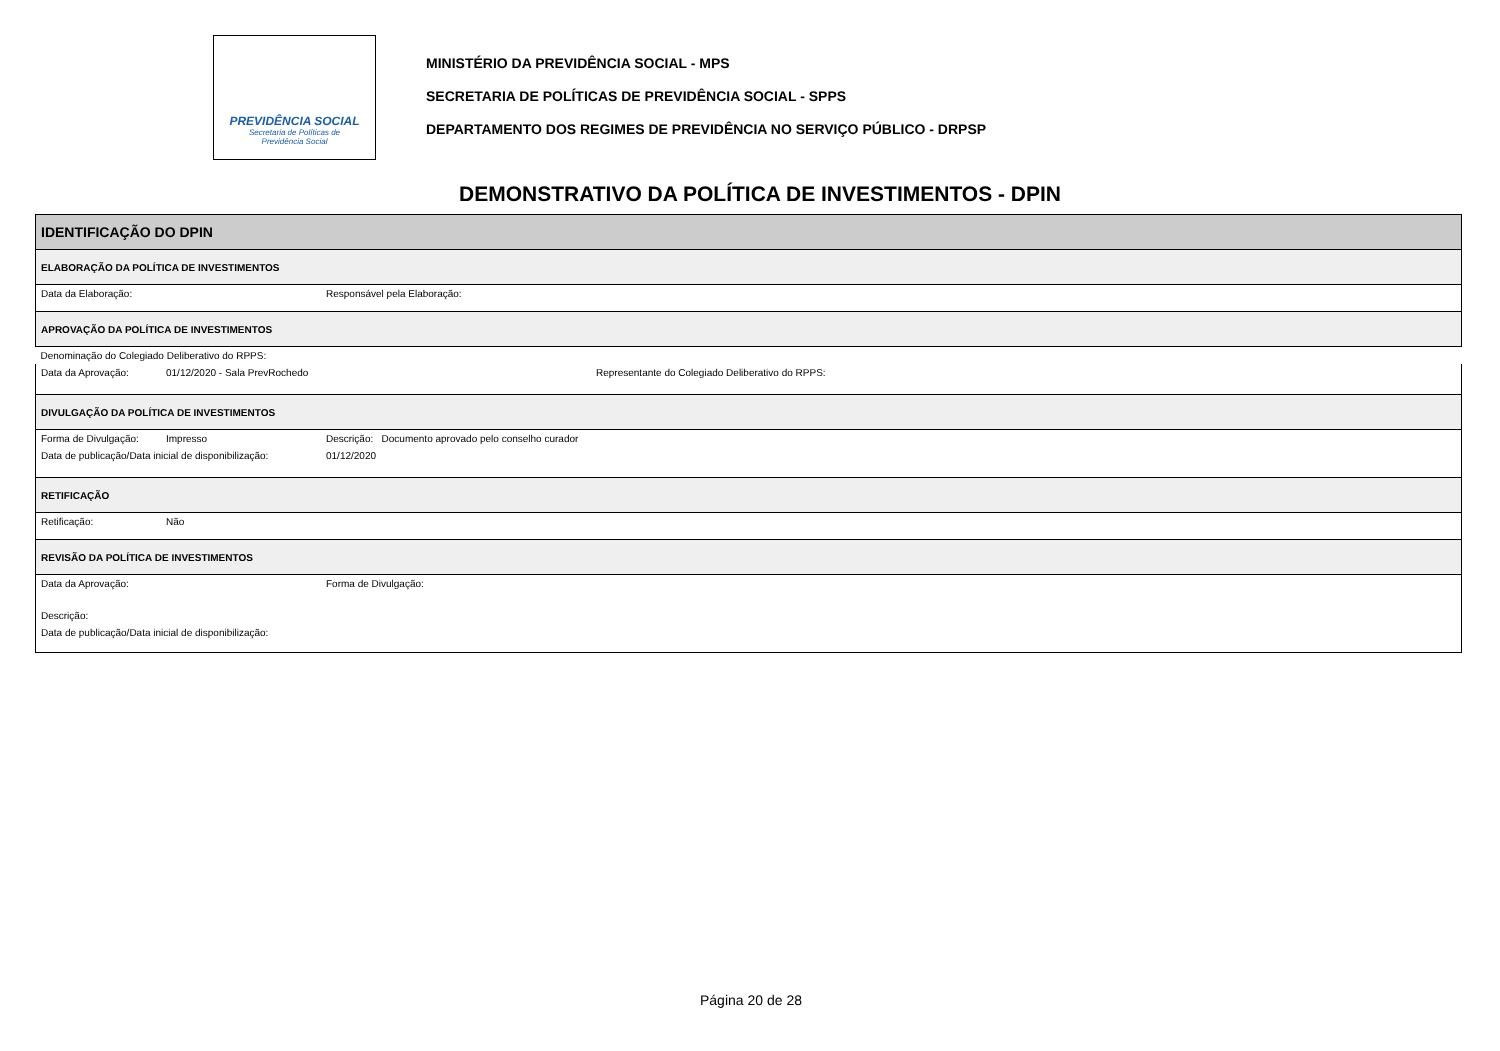PREVIDÊNCIA SOCIAL
Secretaria de Políticas de
Previdência Social
MINISTÉRIO DA PREVIDÊNCIA SOCIAL - MPS
SECRETARIA DE POLÍTICAS DE PREVIDÊNCIA SOCIAL - SPPS
DEPARTAMENTO DOS REGIMES DE PREVIDÊNCIA NO SERVIÇO PÚBLICO - DRPSP
DEMONSTRATIVO DA POLÍTICA DE INVESTIMENTOS - DPIN
| IDENTIFICAÇÃO DO DPIN | | | |
| ELABORAÇÃO DA POLÍTICA DE INVESTIMENTOS | | | |
| Data da Elaboração: | | Responsável pela Elaboração: | |
| APROVAÇÃO DA POLÍTICA DE INVESTIMENTOS | | | |
| Denominação do Colegiado Deliberativo do RPPS: | | | |
| Data da Aprovação: | 01/12/2020 - Sala PrevRochedo | | Representante do Colegiado Deliberativo do RPPS: |
| DIVULGAÇÃO DA POLÍTICA DE INVESTIMENTOS | | | |
| Forma de Divulgação: | Impresso | Descrição: Documento aprovado pelo conselho curador | |
| Data de publicação/Data inicial de disponibilização: | | 01/12/2020 | |
| RETIFICAÇÃO | | | |
| Retificação: | Não | | |
| REVISÃO DA POLÍTICA DE INVESTIMENTOS | | | |
| Data da Aprovação: | | Forma de Divulgação: | |
| Descrição: | | | |
| Data de publicação/Data inicial de disponibilização: | | | |
Página 20 de 28